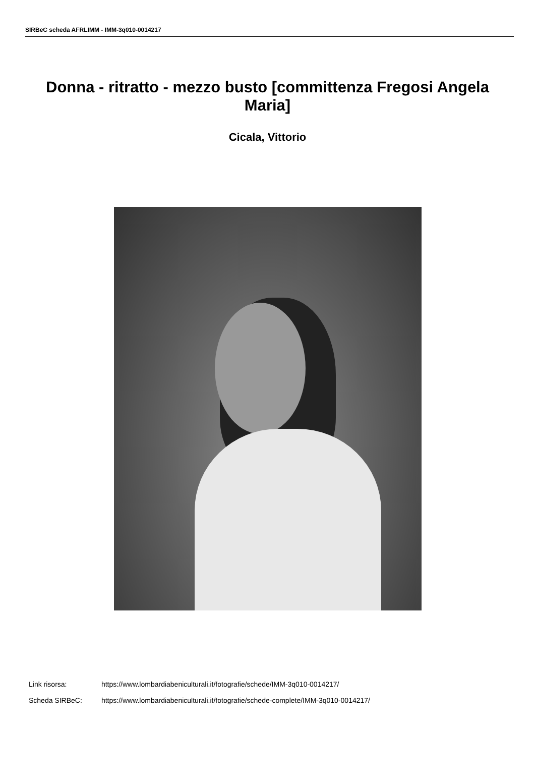SIRBeC scheda AFRLIMM - IMM-3q010-0014217
Donna - ritratto - mezzo busto [committenza Fregosi Angela Maria]
Cicala, Vittorio
Link risorsa: https://www.lombardiabeniculturali.it/fotografie/schede/IMM-3q010-0014217/
Scheda SIRBeC: https://www.lombardiabeniculturali.it/fotografie/schede-complete/IMM-3q010-0014217/